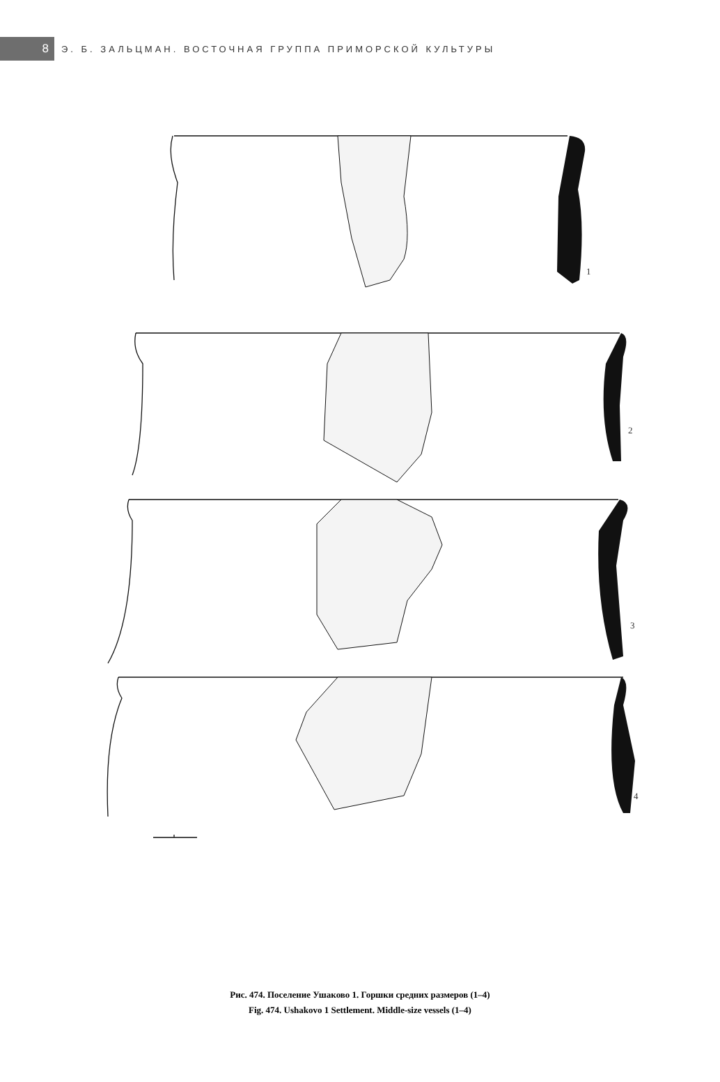8
Э. Б. ЗАЛЬЦМАН. ВОСТОЧНАЯ ГРУППА ПРИМОРСКОЙ КУЛЬТУРЫ
1
2
3
4
Рис. 474. Поселение Ушаково 1. Горшки средних размеров (1–4)
Fig. 474. Ushakovo 1 Settlement. Middle-size vessels (1–4)